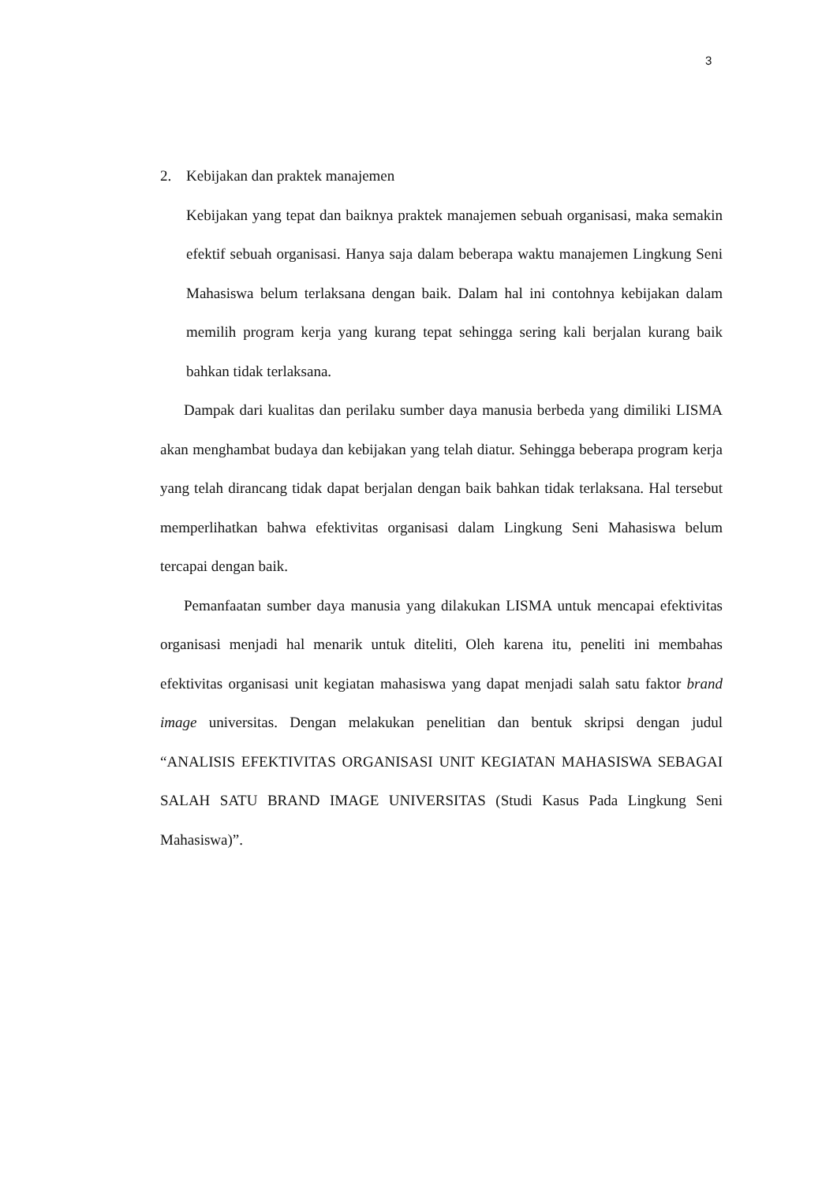3
2. Kebijakan dan praktek manajemen
Kebijakan yang tepat dan baiknya praktek manajemen sebuah organisasi, maka semakin efektif sebuah organisasi. Hanya saja dalam beberapa waktu manajemen Lingkung Seni Mahasiswa belum terlaksana dengan baik. Dalam hal ini contohnya kebijakan dalam memilih program kerja yang kurang tepat sehingga sering kali berjalan kurang baik bahkan tidak terlaksana.
Dampak dari kualitas dan perilaku sumber daya manusia berbeda yang dimiliki LISMA akan menghambat budaya dan kebijakan yang telah diatur. Sehingga beberapa program kerja yang telah dirancang tidak dapat berjalan dengan baik bahkan tidak terlaksana. Hal tersebut memperlihatkan bahwa efektivitas organisasi dalam Lingkung Seni Mahasiswa belum tercapai dengan baik.
Pemanfaatan sumber daya manusia yang dilakukan LISMA untuk mencapai efektivitas organisasi menjadi hal menarik untuk diteliti, Oleh karena itu, peneliti ini membahas efektivitas organisasi unit kegiatan mahasiswa yang dapat menjadi salah satu faktor brand image universitas. Dengan melakukan penelitian dan bentuk skripsi dengan judul “ANALISIS EFEKTIVITAS ORGANISASI UNIT KEGIATAN MAHASISWA SEBAGAI SALAH SATU BRAND IMAGE UNIVERSITAS (Studi Kasus Pada Lingkung Seni Mahasiswa)”.